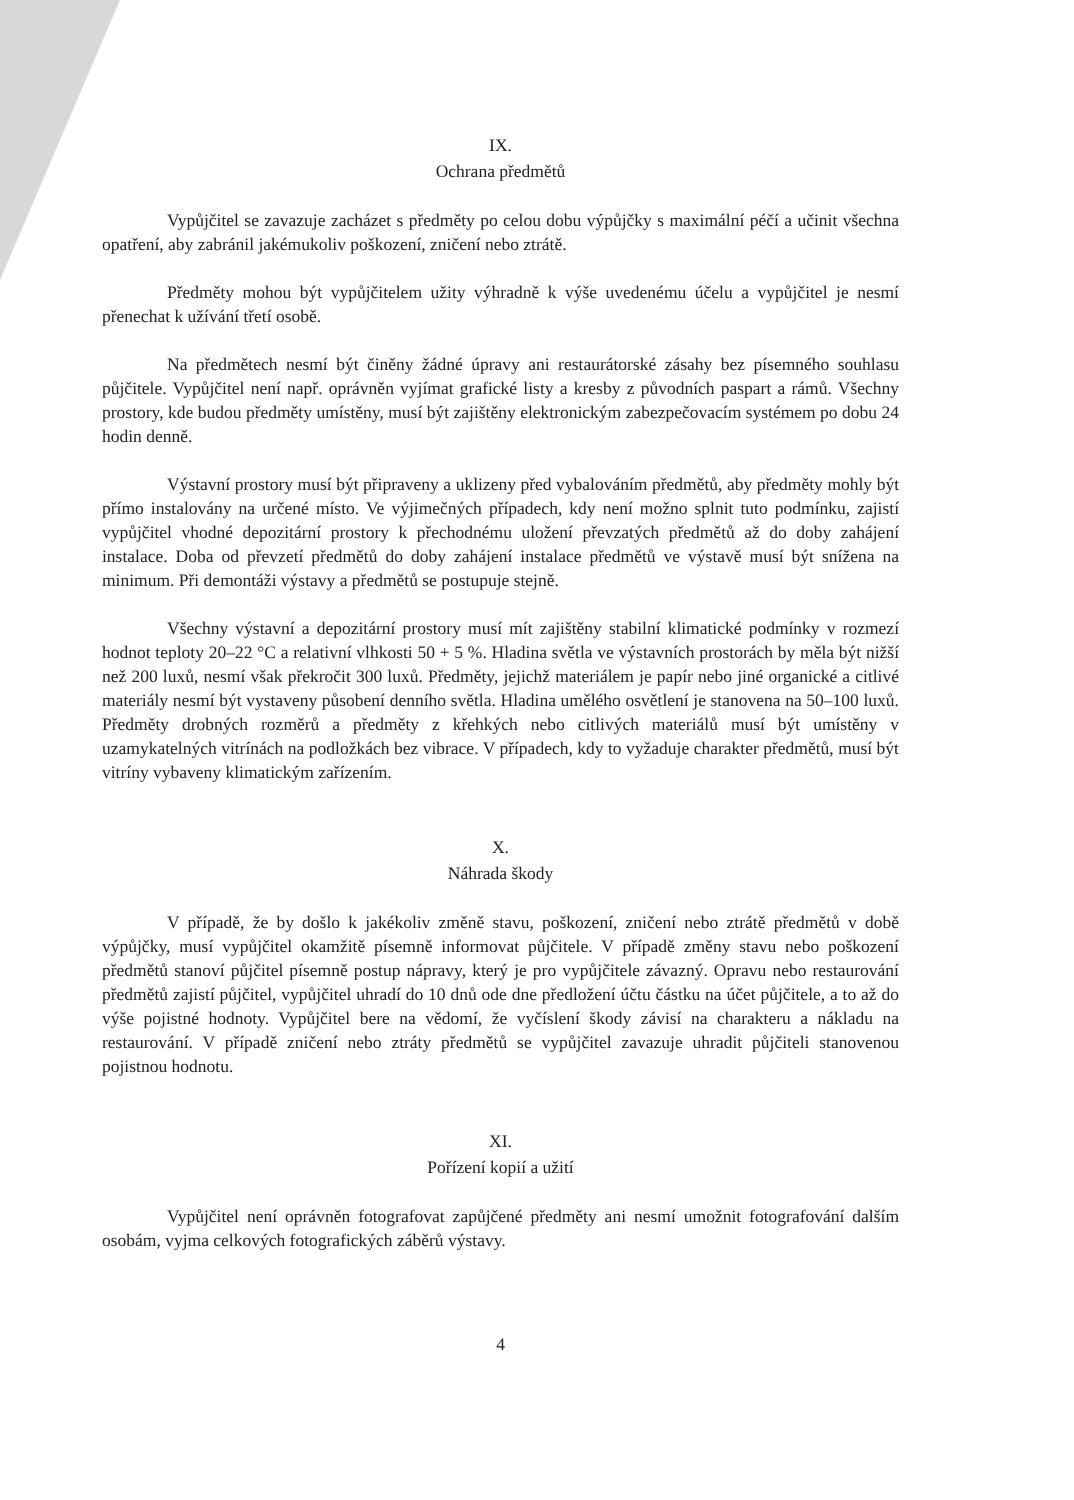IX.
Ochrana předmětů
Vypůjčitel se zavazuje zacházet s předměty po celou dobu výpůjčky s maximální péčí a učinit všechna opatření, aby zabránil jakémukoliv poškození, zničení nebo ztrátě.
Předměty mohou být vypůjčitelem užity výhradně k výše uvedenému účelu a vypůjčitel je nesmí přenechat k užívání třetí osobě.
Na předmětech nesmí být činěny žádné úpravy ani restaurátorské zásahy bez písemného souhlasu půjčitele. Vypůjčitel není např. oprávněn vyjímat grafické listy a kresby z původních paspart a rámů. Všechny prostory, kde budou předměty umístěny, musí být zajištěny elektronickým zabezpečovacím systémem po dobu 24 hodin denně.
Výstavní prostory musí být připraveny a uklizeny před vybalováním předmětů, aby předměty mohly být přímo instalovány na určené místo. Ve výjimečných případech, kdy není možno splnit tuto podmínku, zajistí vypůjčitel vhodné depozitární prostory k přechodnému uložení převzatých předmětů až do doby zahájení instalace. Doba od převzetí předmětů do doby zahájení instalace předmětů ve výstavě musí být snížena na minimum. Při demontáži výstavy a předmětů se postupuje stejně.
Všechny výstavní a depozitární prostory musí mít zajištěny stabilní klimatické podmínky v rozmezí hodnot teploty 20–22 °C a relativní vlhkosti 50 + 5 %. Hladina světla ve výstavních prostorách by měla být nižší než 200 luxů, nesmí však překročit 300 luxů. Předměty, jejichž materiálem je papír nebo jiné organické a citlivé materiály nesmí být vystaveny působení denního světla. Hladina umělého osvětlení je stanovena na 50–100 luxů. Předměty drobných rozměrů a předměty z křehkých nebo citlivých materiálů musí být umístěny v uzamykatelných vitrínách na podložkách bez vibrace. V případech, kdy to vyžaduje charakter předmětů, musí být vitríny vybaveny klimatickým zařízením.
X.
Náhrada škody
V případě, že by došlo k jakékoliv změně stavu, poškození, zničení nebo ztrátě předmětů v době výpůjčky, musí vypůjčitel okamžitě písemně informovat půjčitele. V případě změny stavu nebo poškození předmětů stanoví půjčitel písemně postup nápravy, který je pro vypůjčitele závazný. Opravu nebo restaurování předmětů zajistí půjčitel, vypůjčitel uhradí do 10 dnů ode dne předložení účtu částku na účet půjčitele, a to až do výše pojistné hodnoty. Vypůjčitel bere na vědomí, že vyčíslení škody závisí na charakteru a nákladu na restaurování. V případě zničení nebo ztráty předmětů se vypůjčitel zavazuje uhradit půjčiteli stanovenou pojistnou hodnotu.
XI.
Pořízení kopií a užití
Vypůjčitel není oprávněn fotografovat zapůjčené předměty ani nesmí umožnit fotografování dalším osobám, vyjma celkových fotografických záběrů výstavy.
4